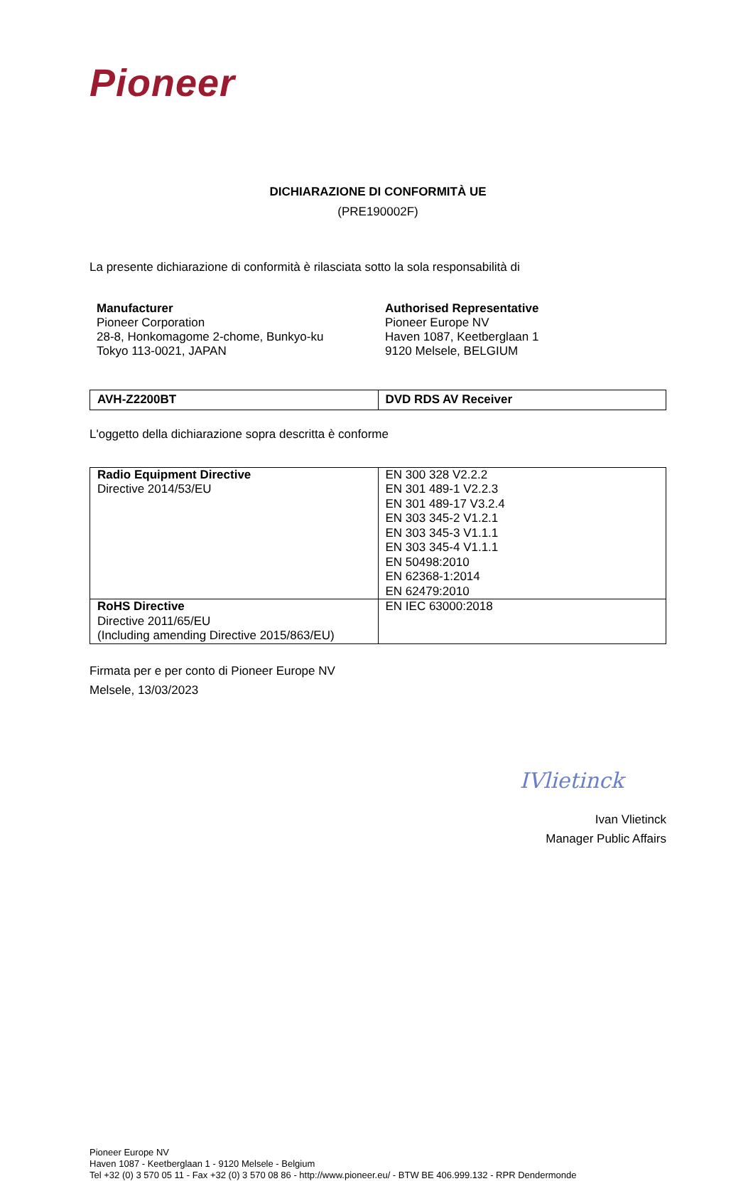Pioneer
DICHIARAZIONE DI CONFORMITÀ UE
(PRE190002F)
La presente dichiarazione di conformità è rilasciata sotto la sola responsabilità di
Manufacturer
Pioneer Corporation
28-8, Honkomagome 2-chome, Bunkyo-ku
Tokyo 113-0021, JAPAN
Authorised Representative
Pioneer Europe NV
Haven 1087, Keetberglaan 1
9120 Melsele, BELGIUM
| AVH-Z2200BT | DVD RDS AV Receiver |
L'oggetto della dichiarazione sopra descritta è conforme
| Radio Equipment Directive Directive 2014/53/EU | EN 300 328 V2.2.2 EN 301 489-1 V2.2.3 EN 301 489-17 V3.2.4 EN 303 345-2 V1.2.1 EN 303 345-3 V1.1.1 EN 303 345-4 V1.1.1 EN 50498:2010 EN 62368-1:2014 EN 62479:2010 |
| RoHS Directive Directive 2011/65/EU (Including amending Directive 2015/863/EU) | EN IEC 63000:2018 |
Firmata per e per conto di Pioneer Europe NV
Melsele, 13/03/2023
IVlietinck
Ivan Vlietinck
Manager Public Affairs
Pioneer Europe NV
Haven 1087 - Keetberglaan 1 - 9120 Melsele - Belgium
Tel +32 (0) 3 570 05 11 - Fax +32 (0) 3 570 08 86 - http://www.pioneer.eu/ - BTW BE 406.999.132 - RPR Dendermonde